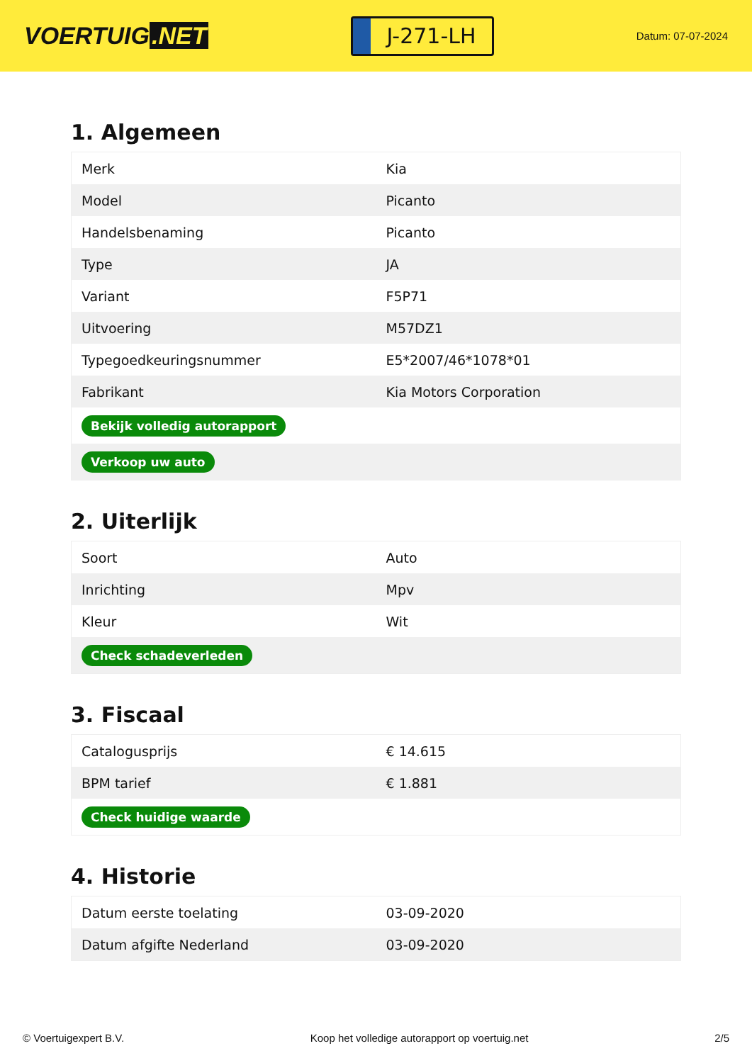VOERTUIG.NET
J-271-LH
Datum: 07-07-2024
1. Algemeen
| Merk | Kia |
| Model | Picanto |
| Handelsbenaming | Picanto |
| Type | JA |
| Variant | F5P71 |
| Uitvoering | M57DZ1 |
| Typegoedkeuringsnummer | E5*2007/46*1078*01 |
| Fabrikant | Kia Motors Corporation |
| Bekijk volledig autorapport | |
| Verkoop uw auto | |
2. Uiterlijk
| Soort | Auto |
| Inrichting | Mpv |
| Kleur | Wit |
| Check schadeverleden | |
3. Fiscaal
| Catalogusprijs | € 14.615 |
| BPM tarief | € 1.881 |
| Check huidige waarde | |
4. Historie
| Datum eerste toelating | 03-09-2020 |
| Datum afgifte Nederland | 03-09-2020 |
© Voertuigexpert B.V. Koop het volledige autorapport op voertuig.net 2/5